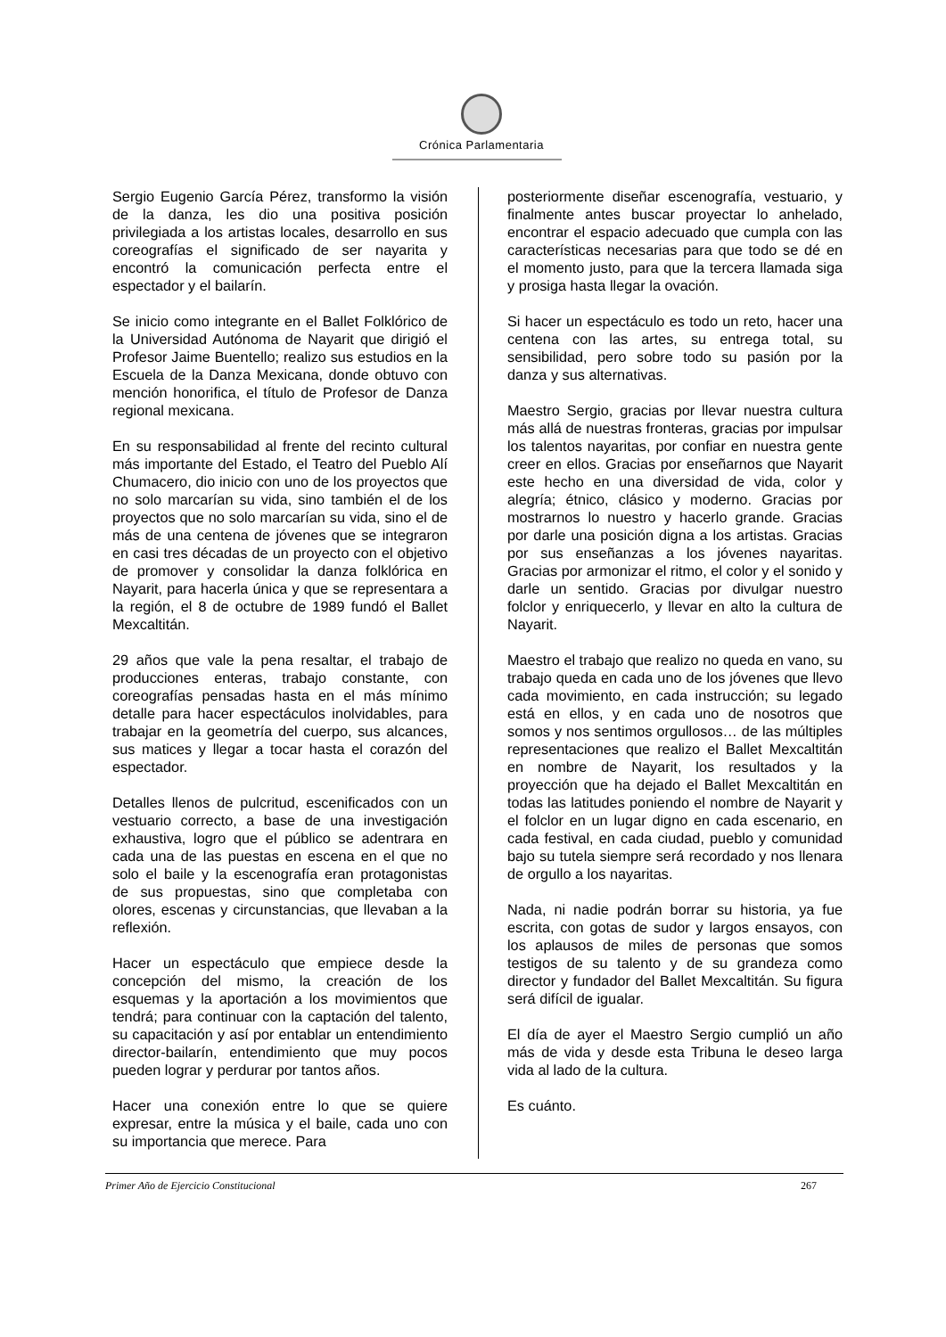Crónica Parlamentaria
Sergio Eugenio García Pérez, transformo la visión de la danza, les dio una positiva posición privilegiada a los artistas locales, desarrollo en sus coreografías el significado de ser nayarita y encontró la comunicación perfecta entre el espectador y el bailarín.
Se inicio como integrante en el Ballet Folklórico de la Universidad Autónoma de Nayarit que dirigió el Profesor Jaime Buentello; realizo sus estudios en la Escuela de la Danza Mexicana, donde obtuvo con mención honorifica, el título de Profesor de Danza regional mexicana.
En su responsabilidad al frente del recinto cultural más importante del Estado, el Teatro del Pueblo Alí Chumacero, dio inicio con uno de los proyectos que no solo marcarían su vida, sino también el de los proyectos que no solo marcarían su vida, sino el de más de una centena de jóvenes que se integraron en casi tres décadas de un proyecto con el objetivo de promover y consolidar la danza folklórica en Nayarit, para hacerla única y que se representara a la región, el 8 de octubre de 1989 fundó el Ballet Mexcaltitán.
29 años que vale la pena resaltar, el trabajo de producciones enteras, trabajo constante, con coreografías pensadas hasta en el más mínimo detalle para hacer espectáculos inolvidables, para trabajar en la geometría del cuerpo, sus alcances, sus matices y llegar a tocar hasta el corazón del espectador.
Detalles llenos de pulcritud, escenificados con un vestuario correcto, a base de una investigación exhaustiva, logro que el público se adentrara en cada una de las puestas en escena en el que no solo el baile y la escenografía eran protagonistas de sus propuestas, sino que completaba con olores, escenas y circunstancias, que llevaban a la reflexión.
Hacer un espectáculo que empiece desde la concepción del mismo, la creación de los esquemas y la aportación a los movimientos que tendrá; para continuar con la captación del talento, su capacitación y así por entablar un entendimiento director-bailarín, entendimiento que muy pocos pueden lograr y perdurar por tantos años.
Hacer una conexión entre lo que se quiere expresar, entre la música y el baile, cada uno con su importancia que merece. Para
posteriormente diseñar escenografía, vestuario, y finalmente antes buscar proyectar lo anhelado, encontrar el espacio adecuado que cumpla con las características necesarias para que todo se dé en el momento justo, para que la tercera llamada siga y prosiga hasta llegar la ovación.
Si hacer un espectáculo es todo un reto, hacer una centena con las artes, su entrega total, su sensibilidad, pero sobre todo su pasión por la danza y sus alternativas.
Maestro Sergio, gracias por llevar nuestra cultura más allá de nuestras fronteras, gracias por impulsar los talentos nayaritas, por confiar en nuestra gente creer en ellos. Gracias por enseñarnos que Nayarit este hecho en una diversidad de vida, color y alegría; étnico, clásico y moderno. Gracias por mostrarnos lo nuestro y hacerlo grande. Gracias por darle una posición digna a los artistas. Gracias por sus enseñanzas a los jóvenes nayaritas. Gracias por armonizar el ritmo, el color y el sonido y darle un sentido. Gracias por divulgar nuestro folclor y enriquecerlo, y llevar en alto la cultura de Nayarit.
Maestro el trabajo que realizo no queda en vano, su trabajo queda en cada uno de los jóvenes que llevo cada movimiento, en cada instrucción; su legado está en ellos, y en cada uno de nosotros que somos y nos sentimos orgullosos… de las múltiples representaciones que realizo el Ballet Mexcaltitán en nombre de Nayarit, los resultados y la proyección que ha dejado el Ballet Mexcaltitán en todas las latitudes poniendo el nombre de Nayarit y el folclor en un lugar digno en cada escenario, en cada festival, en cada ciudad, pueblo y comunidad bajo su tutela siempre será recordado y nos llenara de orgullo a los nayaritas.
Nada, ni nadie podrán borrar su historia, ya fue escrita, con gotas de sudor y largos ensayos, con los aplausos de miles de personas que somos testigos de su talento y de su grandeza como director y fundador del Ballet Mexcaltitán. Su figura será difícil de igualar.
El día de ayer el Maestro Sergio cumplió un año más de vida y desde esta Tribuna le deseo larga vida al lado de la cultura.
Es cuánto.
Primer Año de Ejercicio Constitucional 267